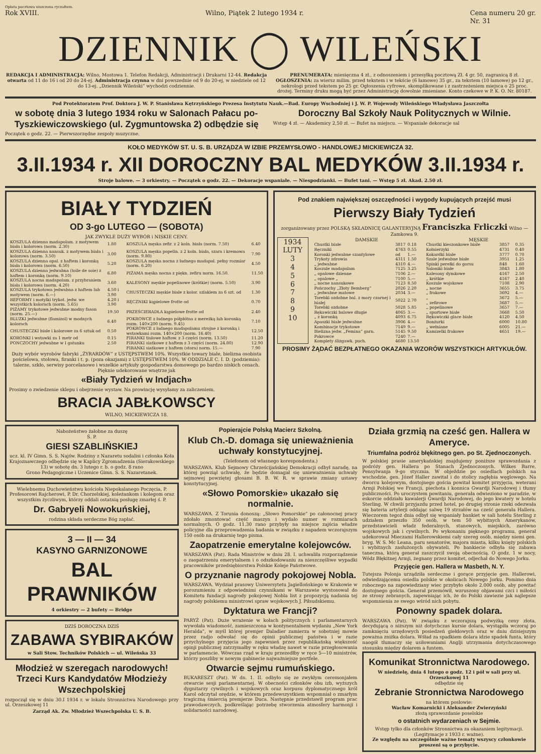Opłata pocztowa uiszczona ryczałtem.
Rok XVIII. Wilno, Piątek 2 lutego 1934 r. Cena numeru 20 gr.
Nr. 31
DZIENNIK ◯ WILEŃSKI
REDAKCJA I ADMINISTRACJA: Wilno, Mostowa 1. Telefon Redakcji, Administracji i Drukarni 12-44. Redakcja otwarta od 11 do 16 i od 20 do 24-ej. Administracja czynna w dni powszednie od 9 do 20-ej, w niedziele od 12 do 13-ej. „Dziennik Wileński” wychodzi codziennie.
PRENUMERATA: miesięczna 4 zł., z odnoszeniem i przesyłką pocztową Zł. 4 gr. 50, zagranicą 8 zł. OGŁOSZENIA: za wiersz milim. przed tekstem i w tekście (6 łamowe) 35 gr., za tekstem (10 łamowe) po 12 gr., nekrologi przed tekstem po 25 gr. Ogłoszenia cyfrowe, skomplikowane i z zastrzeżeniem miejsca o 25 proc. drożej. Terminy druku mogą być przez Administrację dowolnie zmieniane. Konto czekowe w P. K. O. Nr. 80187.
Pod Protektoratem Prof. Doktora J. W. P. Stanisława Kętrzyńskiego Prezesa Instytutu Nauk.—Bad. Europy Wschodniej i J. W. P. Wojewody Wileńskiego Władysława Jaszczołta
w sobotę dnia 3 lutego 1934 roku w Salonach Pałacu po-Tyszkiewiczowskiego (ul. Zygmuntowska 2) odbędzie się
Początek o godz. 22. — Pierwszorzędne zespoły muzyczne.
Doroczny Bal Szkoły Nauk Politycznych w Wilnie.
Wstęp 4 zł. — Akademicy 2,50 zł. — Bufet na miejscu. — Wspaniałe dekoracje sal
KOŁO MEDYKÓW ST. U. S. B. URZĄDZA W IZBIE PRZEMYSŁOWO - HANDLOWEJ MICKIEWICZA 32.
3.II.1934 r. XII DOROCZNY BAL MEDYKÓW 3.II.1934 r.
Stroje balowe. — 3 orkiestry. — Początek o godz. 22. — Dekoracje wspaniałe. — Niespodzianki. — Bufet tani. — Wstęp 5 zł. Akad. 2.50 zł.
BIAŁY TYDZIEŃ
OD 3-go LUTEGO — (SOBOTA)
JAK ZWYKLE DUŻY WYBÓR i NISKIE CENY.
| KOSZULA dzienna madapolam. z motywem biała i kolorowa (norm. 2.30) | 1.80 | KOSZULA męska zefir. z 2 koln. biała (norm. 7.50) | 6.40 |
| KOSZULA dzienna nansuk. z motywem biała i kolorowa (norm. 3.50) | 3.00 | KOSZULA męska popelin. z 2 koln. biała, szara i kremowa (norm. 9.80) | 7.90 |
| KOSZULA dzienna opal. z haftem i koronką biała i kolorowa (norm. 6.50) | 5.20 | KOSZULA męska nocna z ładnego madapol. pełny rozmiar (norm. 6.20) | 4.50 |
| KOSZULA dzienna jedwabna (toile de soie) z haftem i koronką (norm. 9.10) | 6.80 | PIŻAMA męska nocna z piękn. zefiru norm. 16.50. | 11.50 |
| KOSZULA nocna madapolam. z przybraniem biała i kolorowa (norm. 4.20) | 3.60 | KALESONY męskie popelinowe (krótkie) (norm. 5.50) | 3.90 |
| KOSZULA trykotowa jedwabna z haftem lub motywem (norm. 6.—) | 4.50 i 3.90 | CHUSTECZKI męskie białe z kolor. szlakiem za 6 szt. od | 1.30 |
| REFORMY i motylki trykot. jedw. we wszystkich kolorach (norm. 5.65) | 4.20 i 3.90 | RĘCZNIKI kąpielowe frotte od | 0.70 |
| PIŻAMY trykotowe jedwabne modny fason (norm. 25.—) | 19.50 | PRZEŚCIERADŁA kąpielowe frotte od | 2.40 |
| BLUZKI jedwabne (flamizol) w modnych kolorach | 6.40 | POKROWCE z ładnego półpłótna z mereżką lub koronką rozm. 140×200 (norm. 9.45) | 7.10 |
| CHUSTECZKI białe i kolorowe za 6 sztuk od | 0.50 | POKROWCE z ładnego madapolamu strojne z koronką i wstawkami rozm. 140×200 (norm. 16.40) | 12.50 |
| KORONKI i wstawki za 1 metr od | 0.15 | FIRANKI tiulowe haftow. z 3 części (norm. 13.50) | 11.20 |
| PONCZOCHY jedwabne w I gatunku | 2.50 | FIRANKI siatkowe z haftem z 3 części (norm. 24.80) | 12.90 |
| | | FIRANKI siatkowe z haftem (stora) norm. 15.— | 7.90 |
Duży wybór wyrobów fabryki „ŻYRARDÓW” z USTĘPSTWEM 10%. Wszystkie towary białe, bielizna osobista pościelowa, stołowa, firanki i t. p. (poza okazjami) z USTĘPSTWEM 10%. W ODDZIALE C. I. D. (podziemia): talerze, szkło, serwisy porcelanowe i wszelkie artykuły gospodarstwa domowego po bardzo niskich cenach. Pięknie udekorowane wnętrze jak
«Biały Tydzień w Indjach»
Prosimy o zwiedzenie sklepu i obejrzenie wystaw. Na prowincję wysyłamy za zaliczeniem.
BRACIA JABŁKOWSCY
WILNO, MICKIEWICZA 18.
Pod znakiem największej oszczędności i wygody kupujących przejść musi
Pierwszy Biały Tydzień
zorganizowany przez POLSKĄ SKŁADNICĘ GALANTERYJNĄ Franciszka Frliczki Wilno — Zamkowa 9.
1934
LUTY
3
4
5
6
7
8
9
10
DAMSKIE
| Chustki białe | 3817 | 0.18 |
| Ręczniki | 4763 | 0.55 |
| Koronki jedwabne szantylowe | od | 1.— |
| Trykoty zdrowia | 4311 | 1.50 |
| „ jedwabne | 4310 | 4.— |
| Koszule madapalam | 7125 | 3.25 |
| „ opalowe dzienne | 7106 | 2.— |
| „ opalowe „ | 7100 | 5.— |
| „ nocne nansukowe | 7123 | 8.50 |
| Pończochy „Złoty Bemberg” | 2026 | 2.20 |
| „ jedwabne matowe | 2034 | 3.— |
| Torebki ozdobne bal. z mory czarnej i białej | 5022 | 2.70 |
| Torebki ozdobne | 5028 | 5.85 |
| Rękawiczki balowe długie | 4065 | 3.— |
| „ z koronką | 4093 | 6.75 |
| Apaszki białe jedwabne | 3906 | 4.— |
| Kombinacje trykotowe | 7149 | 9.— |
| Bielizna jedw. „Femina” garn. | 5145 | 9.50 |
| Pokrowce | 7240 | 7.— |
| Komplety ślizgawk. puch. | 4680 | 13.50 |
MĘSKIE
| Chustki kieszonkowe białe | 3857 | 0.35 |
| Kołnierzyki | 4731 | 0.40 |
| Kokardki białe | 3777 | 0.70 |
| Szale jedwabne białe | 3951 | 1.25 |
| Spinki perełki do gorsu | 848 | 1.60 |
| Saloniki białe | 3843 | 1.80 |
| Kalesony dymkowe | 4167 | 2.50 |
| „ krótkie | 4167 | 2.40 |
| Koszule wojskowe | 7108 | 2.90 |
| „ nocne | 3655 | 3.75 |
| „ frakowe | 3692 | 4.— |
| „ | 3672 | 5.— |
| „ zefirowe | 3687 | 5.— |
| „ popelinowe | 3657 | 7.— |
| „ sportowe białe | 3668 | 5.50 |
| Rękawiczki glace białe | 4120 | 4.50 |
| Bonżurki | 6000 | 10.80 |
| „ wełniane | 6005 | 21.— |
| Kamizelki frakowe | 4651 | 19.— |
PROSIMY ŻĄDAĆ BEZPŁATNEGO OKAZANIA WZORÓW WSZYSTKICH ARTYKUŁÓW.
Nabożeństwo żałobne za duszę
Ś. P.
GIESI SZABLIŃSKIEJ
ucz. kl. IV Gimn. S. S. Najśw. Rodziny z Nazaretu sodalisi i członka Koła Krajoznawczego odbędzie się w Kaplicy Zgromadzenia (Sierakowskiego 13) w sobotę dn. 3 lutego r. b. o godz. 8 rano
Grono Pedagogiczne i Uczenice Gimn. S. S. Nazaretanek.
Wielebnemu Duchowieństwu kościoła Niepokalanego Poczęcia, P. Profesorowi Rajcherowi, P. Dr. Chorzelskiej, koleżankom i kolegom oraz wszystkim życzliwym, którzy oddali ostatnią posługę zmarłej ś. P.
Dr. Gabryeli Nowokuńskiej,
rodzina składa serdeczne Bóg zapłać.
3 — II — 34
KASYNO GARNIZONOWE
BAL PRAWNIKÓW
4 orkiestry — 2 bufety — Bridge
DZIŚ DOROCZNA DZIŚ
ZABAWA SYBIRAKÓW
w Sali Stow. Techników Polskich — ul. Wileńska 33
Młodzież w szeregach narodowych!
Trzeci Kurs Kandydatów Młodzieży Wszechpolskiej
rozpoczął się w dniu 30.I 1934 r. w lokalu Stronnictwa Narodowego przy ul. Orzeszkowej 11
Zarząd Ak. Zw. Młodzież Wszechpolska U. S. B.
Popierajcie Polską Macierz Szkolną.
Klub Ch.-D. domaga się unieważnienia uchwały konstytucyjnej.
(Telefonem od własnego korespondenta.)
WARSZAWA. Klub Sejmowy Chrześcijańskiej Demokracji odbył naradę, na której powziął uchwałę, że będzie domagał się unieważnienia uchwały sejmowej powziętej głosami B. B. W. R. w sprawie zmiany ustawy konstytucyjnej.
«Słowo Pomorskie» ukazało się normalnie.
WARSZAWA. Z Torunia donoszą: „Słowo Pomorskie” po całonocnej pracy zdołało zmontować część maszyn i wydało numer w rozmiarach normalnych. O godz. 11.30 rano przybyły na miejsce zajścia władze policyjne dla przeprowadzenia badania w związku z napadem wczorajszym 150 osób na drukarnię tego pisma.
Zaopatrzenie emerytalne kolejowców.
WARSZAWA (Pat). Rada Ministrów w dniu 28. I. uchwaliła rozporządzenie o zaopatrzeniu emerytalnem i o odszkodowaniu za nieszczęśliwe wypadki pracowników przedsiębiorstwa Polskie Koleje Państwowe.
O przyznanie nagrody pokojowej Nobla.
WARSZAWA. Wydział prasowy Uniwersytetu Jagiellońskiego w Krakowie w porozumieniu z odpowiednimi czynnikami w Warszawie wystosował do Komitetu fundacji nagrody pokojowej Nobla list z propozycją nadania tej nagrody polskiemu ministrowi spraw wojskowych J. Piłsudskiemu.
Dyktatura we Francji?
PARYŻ (Pat). Duże wrażenie w kołach politycznych i parlamentarnych wywołała wiadomość, zamieszczona w kontynentalnem wydaniu „New York Heralda”, w myśl której premjer Daladier zamierza w sobotniej mowie przez radjo odwołać się do opinii publicznej państwa i w razie przychylnego przyjęcia jego zapewnień przez republikańską większość opinji publicznej zatrzymałby w ręku władzę nawet w razie przegłosowania w parlamencie. Wówczas rząd w kraju przezedłby w ręce 5—10 ministrów, którzy poszliby w nowym gabinecie najważniejsze portfele.
Otwarcie sejmu rumuńskiego.
BUKARESZT (Pat). W dn. 1. II. odbyło się ze zwykłym ceremonjałem otwarcie sesji parlamentarnej. W obecności członków obu izb, wyższych dygnitarzy cywilnych i wojskowych oraz korpusu dyplomatycznego król Karol odczytał orędzie, w którem przedewszystkiem wspomniał o zmarłym tragiczną śmiercią premjerze Duca. Następnie przedstawił program prac prawodawczych, podkreślając potrzebę stworzenia atmosfery harmonji i solidarności narodowej.
Działa grzmią na cześć gen. Hallera w Ameryce.
Triumfalna podróż błękitnego gen. po St. Zjednoczonych.
W polskiej prasie amerykańskiej znajdujemy poniższe sprawozdania z podróży gen. Hallera po Stanach Zjednoczonych. Wilkes Barre, Pensylwanja 9-go stycznia. W objeździe po osiedlach polskich na wschodzie, gen. Józef Haller zawitał i do stolicy zagłębia węglowego. Na dworcu kolejowym, dostojnego gościa powitał komitet przyjęcia, weterani Armji Polskiej we Francji, piechota i konnica Gwardji Narodowej i tłumy publiczności. Po uroczystem powitaniu, generała odwieziono w paradzie, w eskorcie oddziału kawalerji Gwardji Narodowej, do jego kwatery w hotelu Sterling. W chwili przyjazdu przed hotel, po drugiej stronie rzeki odezwała się bateria artylerji oddając salwę 19 strzałów na cześć generała Hallera. Wieczorem tegoż dnia odbył się wspaniały bankiet w sali hotelu Sterling z udziałem przeszło 350 osób, w tem 50 wybitnych Amerykanów, przedstawicieli władz federalnych, stanowych, miejskich, zarówno wojskowych jak i cywilnych. Po wykonaniu pięknego programu, generał udekorował Mieczami Hallerowskiemi cały szereg osób, między niemi gen. bryg. W. S. Mc Leana, paru senatorów, majora miasta, kilku księży polskich i wybitnych zasłużonych obywateli. Po bankiecie odbyła się zabawa taneczna, którą generał zaszczycił swoją obecnością. O godz. 1 w nocy, Wódz Błękitnej Armji, żegnany przez komitet, odjechał do Nowego Jorku.
Przyjęcie gen. Hallera w Masbeth, N. Y.
Tutejsza Polonja urządziła serdeczne i gorące przyjęcie gen. Hallerowi, odwiedzającemu osiedla polskie w okolicach Nowego Jorku. Pomimo dnia roboczego na zapowiedziany wiec przybyło około 2.000 osób, aby powitać dostojnego gościa. Generał przemówił, wzruszony objawami czci i miłości ze strony zebranych, zapewniając ich, że do Polski zawiezie jak najlepsze wspomnienia ze swego wśród nich pobytu.
Ponowny spadek dolara.
WARSZAWA (Pat). W związku z wczorajszą podwyżką ceny złota, decydującą o niższym niż dotychczas kursie dolara, wystąpiła wczoraj po zamknięciu urzędowych posiedzeń giełdowych oraz w dniu dzisiejszym poważna zniżka dolara. Wśład za spadkiem dolara idzie spadek funta, który naogół tłumaczy się usiłowaniami Anglji utrzymania dotychczasowego stosunku między dolarem a funtem.
Komunikat Stronnictwa Narodowego.
W niedzielę, dnia 4 lutego o godz. 12 i pół w sali przy ul. Orzeszkowej 11
odbędzie się
Zebranie Stronnictwa Narodowego
na którem posłowie:
Wacław Komarnicki i Aleksander Zwierzyński
złożą sprawozdanie poselskie
o ostatnich wydarzeniach w Sejmie.
Wstęp tylko dla członków Stronnictwa za okazaniem legitymacji. (Legitymacje z 1933 r. ważne).
Ze względu na szczególnie ważne tematy wszyscy członkowie proszeni są o przybycie.